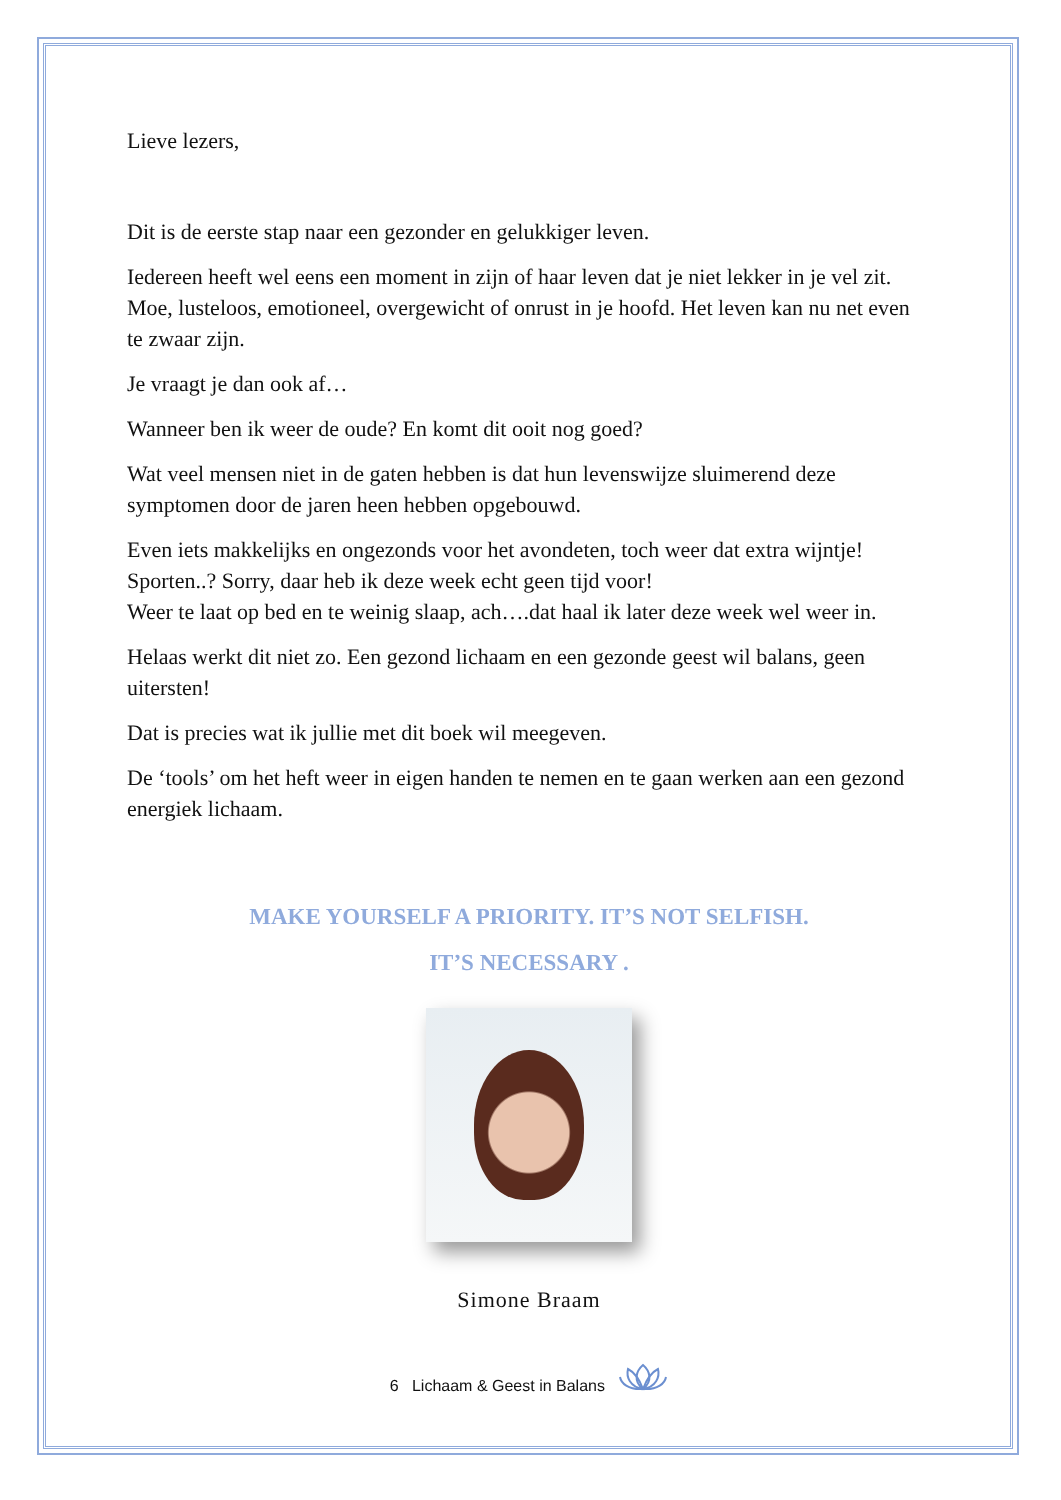Lieve lezers,
Dit is de eerste stap naar een gezonder en gelukkiger leven.
Iedereen heeft wel eens een moment in zijn of haar leven dat je niet lekker in je vel zit. Moe, lusteloos, emotioneel, overgewicht of onrust in je hoofd. Het leven kan nu net even te zwaar zijn.
Je vraagt je dan ook af…
Wanneer ben ik weer de oude? En komt dit ooit nog goed?
Wat veel mensen niet in de gaten hebben is dat hun levenswijze sluimerend deze symptomen door de jaren heen hebben opgebouwd.
Even iets makkelijks en ongezonds voor het avondeten, toch weer dat extra wijntje! Sporten..? Sorry, daar heb ik deze week echt geen tijd voor!
Weer te laat op bed en te weinig slaap, ach….dat haal ik later deze week wel weer in.
Helaas werkt dit niet zo. Een gezond lichaam en een gezonde geest wil balans, geen uitersten!
Dat is precies wat ik jullie met dit boek wil meegeven.
De ‘tools’ om het heft weer in eigen handen te nemen en te gaan werken aan een gezond energiek lichaam.
MAKE YOURSELF A PRIORITY. IT’S NOT SELFISH.
IT’S NECESSARY .
Simone Braam
6 Lichaam & Geest in Balans